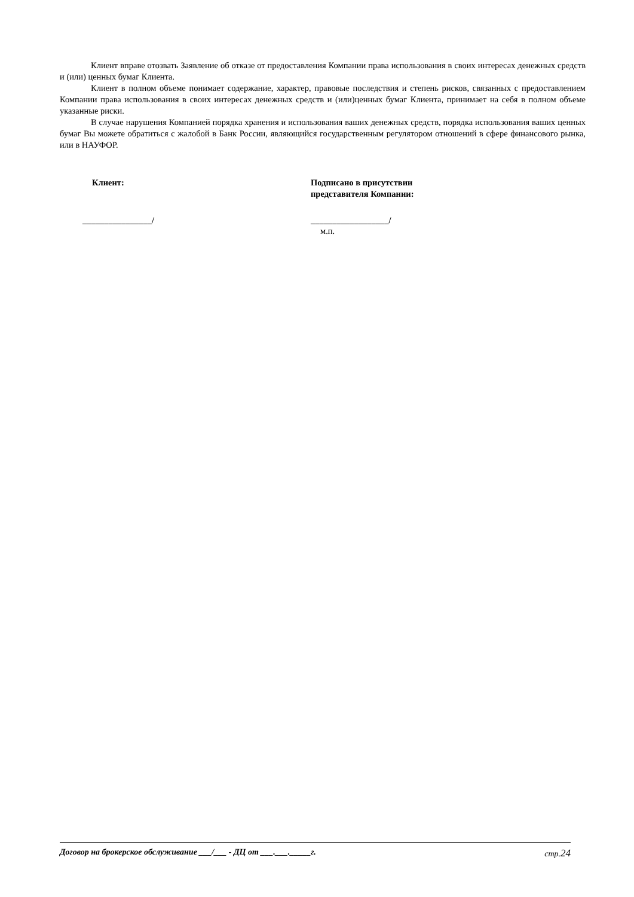Клиент вправе отозвать Заявление об отказе от предоставления Компании права использования в своих интересах денежных средств и (или) ценных бумаг Клиента.
Клиент в полном объеме понимает содержание, характер, правовые последствия и степень рисков, связанных с предоставлением Компании права использования в своих интересах денежных средств и (или)ценных бумаг Клиента, принимает на себя в полном объеме указанные риски.
В случае нарушения Компанией порядка хранения и использования ваших денежных средств, порядка использования ваших ценных бумаг Вы можете обратиться с жалобой в Банк России, являющийся государственным регулятором отношений в сфере финансового рынка, или в НАУФОР.
Клиент:
________________/
Подписано в присутствии
представителя Компании:
__________________/
м.п.
Договор на брокерское обслуживание ___/___ - ДЦ от ___.___._____г. стр.24